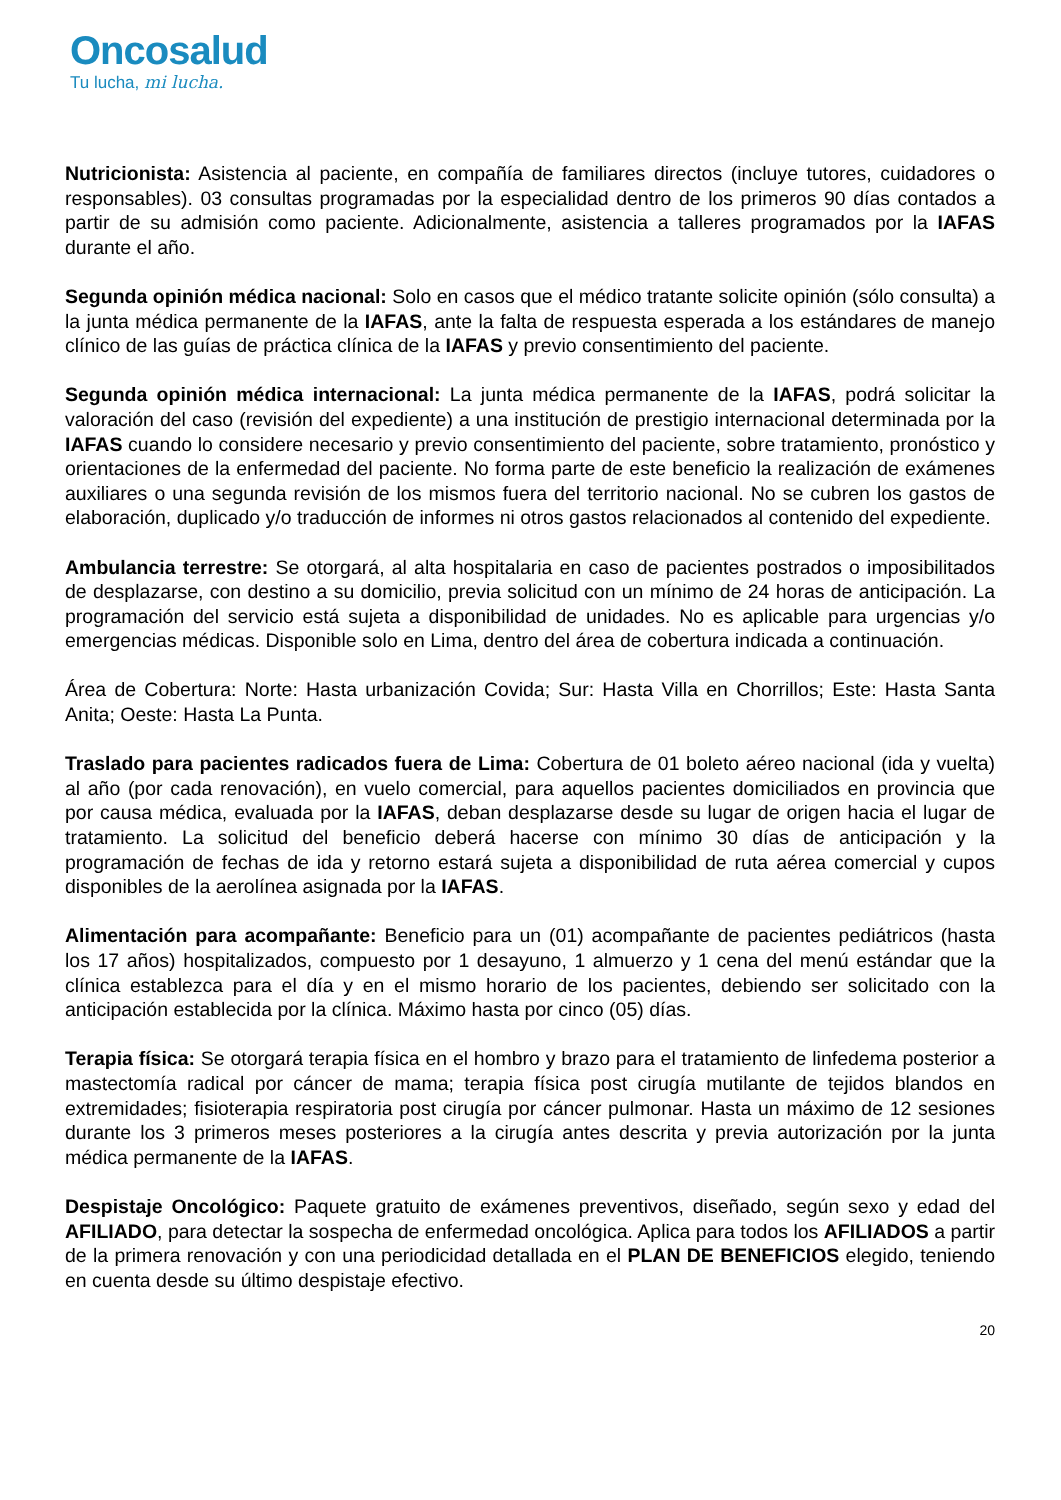Oncosalud
Tu lucha, mi lucha.
Nutricionista: Asistencia al paciente, en compañía de familiares directos (incluye tutores, cuidadores o responsables). 03 consultas programadas por la especialidad dentro de los primeros 90 días contados a partir de su admisión como paciente. Adicionalmente, asistencia a talleres programados por la IAFAS durante el año.
Segunda opinión médica nacional: Solo en casos que el médico tratante solicite opinión (sólo consulta) a la junta médica permanente de la IAFAS, ante la falta de respuesta esperada a los estándares de manejo clínico de las guías de práctica clínica de la IAFAS y previo consentimiento del paciente.
Segunda opinión médica internacional: La junta médica permanente de la IAFAS, podrá solicitar la valoración del caso (revisión del expediente) a una institución de prestigio internacional determinada por la IAFAS cuando lo considere necesario y previo consentimiento del paciente, sobre tratamiento, pronóstico y orientaciones de la enfermedad del paciente. No forma parte de este beneficio la realización de exámenes auxiliares o una segunda revisión de los mismos fuera del territorio nacional. No se cubren los gastos de elaboración, duplicado y/o traducción de informes ni otros gastos relacionados al contenido del expediente.
Ambulancia terrestre: Se otorgará, al alta hospitalaria en caso de pacientes postrados o imposibilitados de desplazarse, con destino a su domicilio, previa solicitud con un mínimo de 24 horas de anticipación. La programación del servicio está sujeta a disponibilidad de unidades. No es aplicable para urgencias y/o emergencias médicas. Disponible solo en Lima, dentro del área de cobertura indicada a continuación.
Área de Cobertura: Norte: Hasta urbanización Covida; Sur: Hasta Villa en Chorrillos; Este: Hasta Santa Anita; Oeste: Hasta La Punta.
Traslado para pacientes radicados fuera de Lima: Cobertura de 01 boleto aéreo nacional (ida y vuelta) al año (por cada renovación), en vuelo comercial, para aquellos pacientes domiciliados en provincia que por causa médica, evaluada por la IAFAS, deban desplazarse desde su lugar de origen hacia el lugar de tratamiento. La solicitud del beneficio deberá hacerse con mínimo 30 días de anticipación y la programación de fechas de ida y retorno estará sujeta a disponibilidad de ruta aérea comercial y cupos disponibles de la aerolínea asignada por la IAFAS.
Alimentación para acompañante: Beneficio para un (01) acompañante de pacientes pediátricos (hasta los 17 años) hospitalizados, compuesto por 1 desayuno, 1 almuerzo y 1 cena del menú estándar que la clínica establezca para el día y en el mismo horario de los pacientes, debiendo ser solicitado con la anticipación establecida por la clínica. Máximo hasta por cinco (05) días.
Terapia física: Se otorgará terapia física en el hombro y brazo para el tratamiento de linfedema posterior a mastectomía radical por cáncer de mama; terapia física post cirugía mutilante de tejidos blandos en extremidades; fisioterapia respiratoria post cirugía por cáncer pulmonar. Hasta un máximo de 12 sesiones durante los 3 primeros meses posteriores a la cirugía antes descrita y previa autorización por la junta médica permanente de la IAFAS.
Despistaje Oncológico: Paquete gratuito de exámenes preventivos, diseñado, según sexo y edad del AFILIADO, para detectar la sospecha de enfermedad oncológica. Aplica para todos los AFILIADOS a partir de la primera renovación y con una periodicidad detallada en el PLAN DE BENEFICIOS elegido, teniendo en cuenta desde su último despistaje efectivo.
20